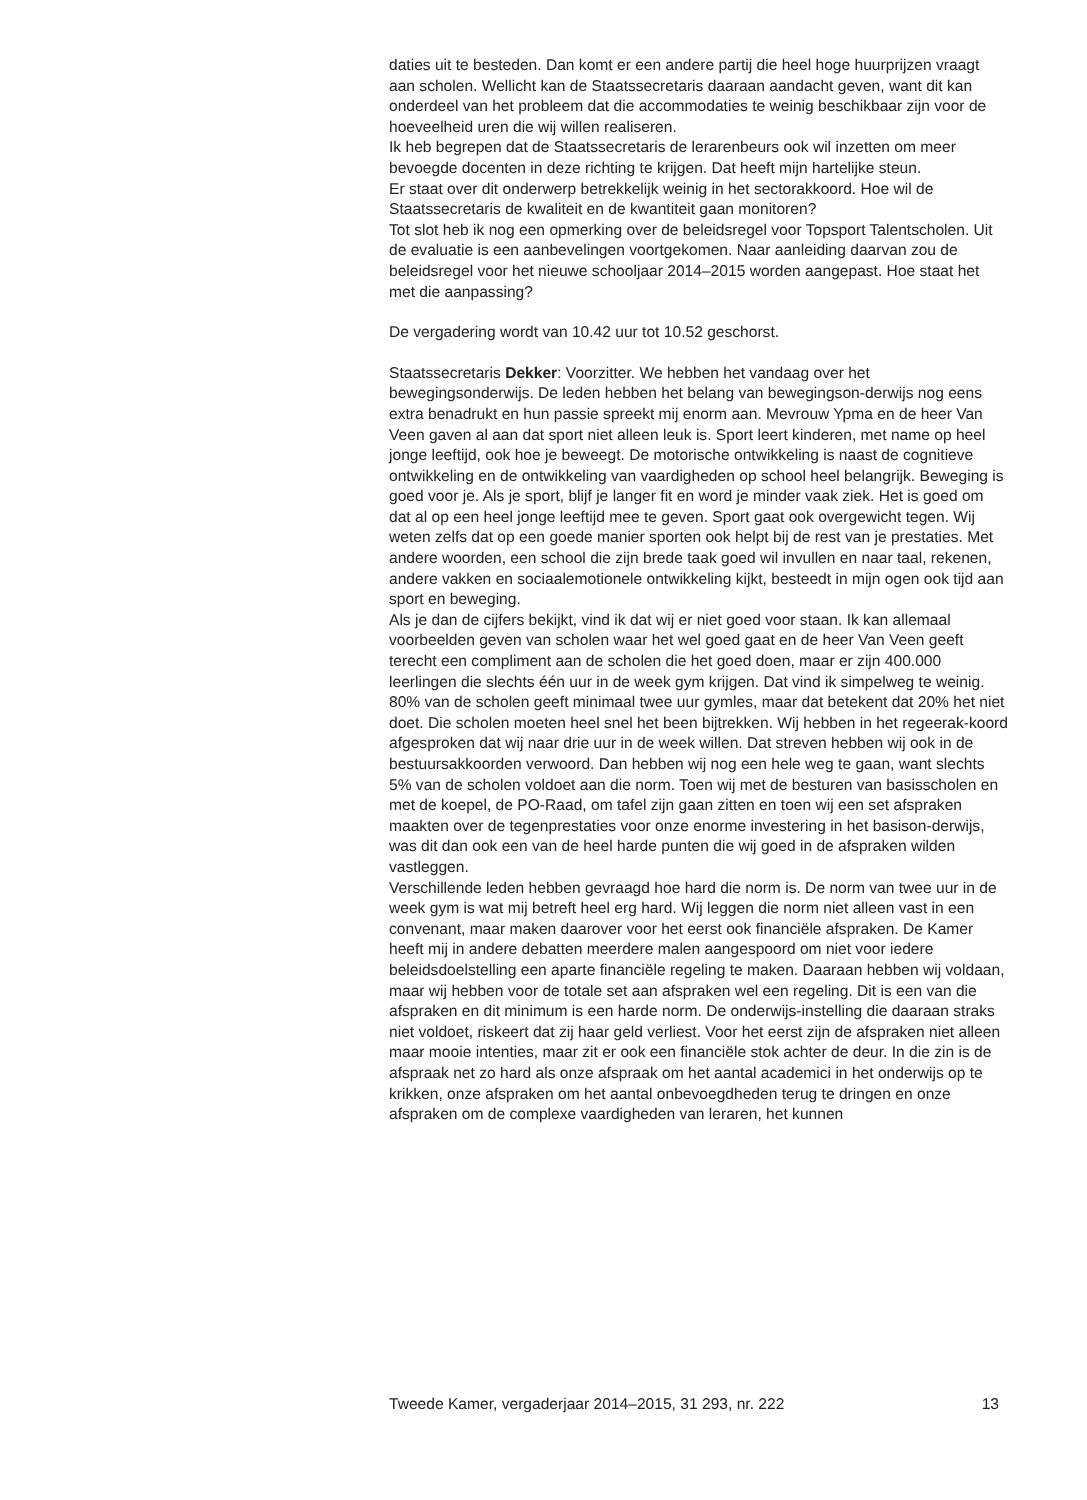daties uit te besteden. Dan komt er een andere partij die heel hoge huurprijzen vraagt aan scholen. Wellicht kan de Staatssecretaris daaraan aandacht geven, want dit kan onderdeel van het probleem dat die accommodaties te weinig beschikbaar zijn voor de hoeveelheid uren die wij willen realiseren.
Ik heb begrepen dat de Staatssecretaris de lerarenbeurs ook wil inzetten om meer bevoegde docenten in deze richting te krijgen. Dat heeft mijn hartelijke steun.
Er staat over dit onderwerp betrekkelijk weinig in het sectorakkoord. Hoe wil de Staatssecretaris de kwaliteit en de kwantiteit gaan monitoren?
Tot slot heb ik nog een opmerking over de beleidsregel voor Topsport Talentscholen. Uit de evaluatie is een aanbevelingen voortgekomen. Naar aanleiding daarvan zou de beleidsregel voor het nieuwe schooljaar 2014–2015 worden aangepast. Hoe staat het met die aanpassing?
De vergadering wordt van 10.42 uur tot 10.52 geschorst.
Staatssecretaris Dekker: Voorzitter. We hebben het vandaag over het bewegingsonderwijs. De leden hebben het belang van bewegingson-derwijs nog eens extra benadrukt en hun passie spreekt mij enorm aan. Mevrouw Ypma en de heer Van Veen gaven al aan dat sport niet alleen leuk is. Sport leert kinderen, met name op heel jonge leeftijd, ook hoe je beweegt. De motorische ontwikkeling is naast de cognitieve ontwikkeling en de ontwikkeling van vaardigheden op school heel belangrijk. Beweging is goed voor je. Als je sport, blijf je langer fit en word je minder vaak ziek. Het is goed om dat al op een heel jonge leeftijd mee te geven. Sport gaat ook overgewicht tegen. Wij weten zelfs dat op een goede manier sporten ook helpt bij de rest van je prestaties. Met andere woorden, een school die zijn brede taak goed wil invullen en naar taal, rekenen, andere vakken en sociaalemotionele ontwikkeling kijkt, besteedt in mijn ogen ook tijd aan sport en beweging.
Als je dan de cijfers bekijkt, vind ik dat wij er niet goed voor staan. Ik kan allemaal voorbeelden geven van scholen waar het wel goed gaat en de heer Van Veen geeft terecht een compliment aan de scholen die het goed doen, maar er zijn 400.000 leerlingen die slechts één uur in de week gym krijgen. Dat vind ik simpelweg te weinig. 80% van de scholen geeft minimaal twee uur gymles, maar dat betekent dat 20% het niet doet. Die scholen moeten heel snel het been bijtrekken. Wij hebben in het regeerak-koord afgesproken dat wij naar drie uur in de week willen. Dat streven hebben wij ook in de bestuursakkoorden verwoord. Dan hebben wij nog een hele weg te gaan, want slechts 5% van de scholen voldoet aan die norm. Toen wij met de besturen van basisscholen en met de koepel, de PO-Raad, om tafel zijn gaan zitten en toen wij een set afspraken maakten over de tegenprestaties voor onze enorme investering in het basison-derwijs, was dit dan ook een van de heel harde punten die wij goed in de afspraken wilden vastleggen.
Verschillende leden hebben gevraagd hoe hard die norm is. De norm van twee uur in de week gym is wat mij betreft heel erg hard. Wij leggen die norm niet alleen vast in een convenant, maar maken daarover voor het eerst ook financiële afspraken. De Kamer heeft mij in andere debatten meerdere malen aangespoord om niet voor iedere beleidsdoelstelling een aparte financiële regeling te maken. Daaraan hebben wij voldaan, maar wij hebben voor de totale set aan afspraken wel een regeling. Dit is een van die afspraken en dit minimum is een harde norm. De onderwijs-instelling die daaraan straks niet voldoet, riskeert dat zij haar geld verliest. Voor het eerst zijn de afspraken niet alleen maar mooie intenties, maar zit er ook een financiële stok achter de deur. In die zin is de afspraak net zo hard als onze afspraak om het aantal academici in het onderwijs op te krikken, onze afspraken om het aantal onbevoegdheden terug te dringen en onze afspraken om de complexe vaardigheden van leraren, het kunnen
Tweede Kamer, vergaderjaar 2014–2015, 31 293, nr. 222 13